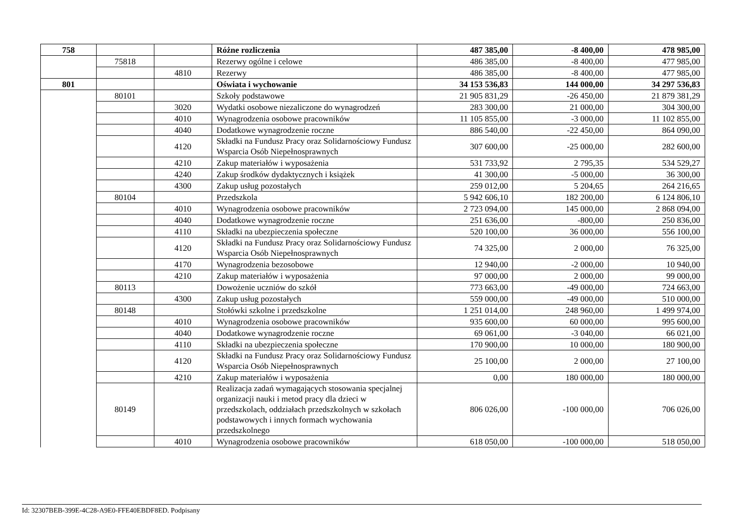| 758 | | | Różne rozliczenia | 487 385,00 | -8 400,00 | 478 985,00 |
| | 75818 | | Rezerwy ogólne i celowe | 486 385,00 | -8 400,00 | 477 985,00 |
| | | 4810 | Rezerwy | 486 385,00 | -8 400,00 | 477 985,00 |
| 801 | | | Oświata i wychowanie | 34 153 536,83 | 144 000,00 | 34 297 536,83 |
| | 80101 | | Szkoły podstawowe | 21 905 831,29 | -26 450,00 | 21 879 381,29 |
| | | 3020 | Wydatki osobowe niezaliczone do wynagrodzeń | 283 300,00 | 21 000,00 | 304 300,00 |
| | | 4010 | Wynagrodzenia osobowe pracowników | 11 105 855,00 | -3 000,00 | 11 102 855,00 |
| | | 4040 | Dodatkowe wynagrodzenie roczne | 886 540,00 | -22 450,00 | 864 090,00 |
| | | 4120 | Składki na Fundusz Pracy oraz Solidarnościowy Fundusz Wsparcia Osób Niepełnosprawnych | 307 600,00 | -25 000,00 | 282 600,00 |
| | | 4210 | Zakup materiałów i wyposażenia | 531 733,92 | 2 795,35 | 534 529,27 |
| | | 4240 | Zakup środków dydaktycznych i książek | 41 300,00 | -5 000,00 | 36 300,00 |
| | | 4300 | Zakup usług pozostałych | 259 012,00 | 5 204,65 | 264 216,65 |
| | 80104 | | Przedszkola | 5 942 606,10 | 182 200,00 | 6 124 806,10 |
| | | 4010 | Wynagrodzenia osobowe pracowników | 2 723 094,00 | 145 000,00 | 2 868 094,00 |
| | | 4040 | Dodatkowe wynagrodzenie roczne | 251 636,00 | -800,00 | 250 836,00 |
| | | 4110 | Składki na ubezpieczenia społeczne | 520 100,00 | 36 000,00 | 556 100,00 |
| | | 4120 | Składki na Fundusz Pracy oraz Solidarnościowy Fundusz Wsparcia Osób Niepełnosprawnych | 74 325,00 | 2 000,00 | 76 325,00 |
| | | 4170 | Wynagrodzenia bezosobowe | 12 940,00 | -2 000,00 | 10 940,00 |
| | | 4210 | Zakup materiałów i wyposażenia | 97 000,00 | 2 000,00 | 99 000,00 |
| | 80113 | | Dowożenie uczniów do szkół | 773 663,00 | -49 000,00 | 724 663,00 |
| | | 4300 | Zakup usług pozostałych | 559 000,00 | -49 000,00 | 510 000,00 |
| | 80148 | | Stołówki szkolne i przedszkolne | 1 251 014,00 | 248 960,00 | 1 499 974,00 |
| | | 4010 | Wynagrodzenia osobowe pracowników | 935 600,00 | 60 000,00 | 995 600,00 |
| | | 4040 | Dodatkowe wynagrodzenie roczne | 69 061,00 | -3 040,00 | 66 021,00 |
| | | 4110 | Składki na ubezpieczenia społeczne | 170 900,00 | 10 000,00 | 180 900,00 |
| | | 4120 | Składki na Fundusz Pracy oraz Solidarnościowy Fundusz Wsparcia Osób Niepełnosprawnych | 25 100,00 | 2 000,00 | 27 100,00 |
| | | 4210 | Zakup materiałów i wyposażenia | 0,00 | 180 000,00 | 180 000,00 |
| | 80149 | | Realizacja zadań wymagających stosowania specjalnej organizacji nauki i metod pracy dla dzieci w przedszkolach, oddziałach przedszkolnych w szkołach podstawowych i innych formach wychowania przedszkolnego | 806 026,00 | -100 000,00 | 706 026,00 |
| | | 4010 | Wynagrodzenia osobowe pracowników | 618 050,00 | -100 000,00 | 518 050,00 |
Id: 32307BEB-399E-4C28-A9E0-FFE40EBDF8ED. Podpisany